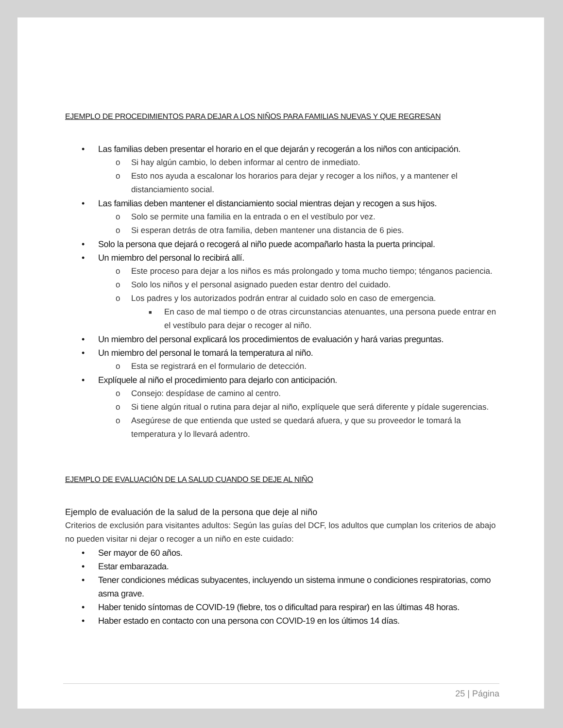EJEMPLO DE PROCEDIMIENTOS PARA DEJAR A LOS NIÑOS PARA FAMILIAS NUEVAS Y QUE REGRESAN
• Las familias deben presentar el horario en el que dejarán y recogerán a los niños con anticipación.
o Si hay algún cambio, lo deben informar al centro de inmediato.
o Esto nos ayuda a escalonar los horarios para dejar y recoger a los niños, y a mantener el distanciamiento social.
• Las familias deben mantener el distanciamiento social mientras dejan y recogen a sus hijos.
o Solo se permite una familia en la entrada o en el vestíbulo por vez.
o Si esperan detrás de otra familia, deben mantener una distancia de 6 pies.
• Solo la persona que dejará o recogerá al niño puede acompañarlo hasta la puerta principal.
• Un miembro del personal lo recibirá allí.
o Este proceso para dejar a los niños es más prolongado y toma mucho tiempo; ténganos paciencia.
o Solo los niños y el personal asignado pueden estar dentro del cuidado.
o Los padres y los autorizados podrán entrar al cuidado solo en caso de emergencia.
■ En caso de mal tiempo o de otras circunstancias atenuantes, una persona puede entrar en el vestíbulo para dejar o recoger al niño.
• Un miembro del personal explicará los procedimientos de evaluación y hará varias preguntas.
• Un miembro del personal le tomará la temperatura al niño.
o Esta se registrará en el formulario de detección.
• Explíquele al niño el procedimiento para dejarlo con anticipación.
o Consejo: despídase de camino al centro.
o Si tiene algún ritual o rutina para dejar al niño, explíquele que será diferente y pídale sugerencias.
o Asegúrese de que entienda que usted se quedará afuera, y que su proveedor le tomará la temperatura y lo llevará adentro.
EJEMPLO DE EVALUACIÓN DE LA SALUD CUANDO SE DEJE AL NIÑO
Ejemplo de evaluación de la salud de la persona que deje al niño
Criterios de exclusión para visitantes adultos: Según las guías del DCF, los adultos que cumplan los criterios de abajo no pueden visitar ni dejar o recoger a un niño en este cuidado:
• Ser mayor de 60 años.
• Estar embarazada.
• Tener condiciones médicas subyacentes, incluyendo un sistema inmune o condiciones respiratorias, como asma grave.
• Haber tenido síntomas de COVID-19 (fiebre, tos o dificultad para respirar) en las últimas 48 horas.
• Haber estado en contacto con una persona con COVID-19 en los últimos 14 días.
25 | Página